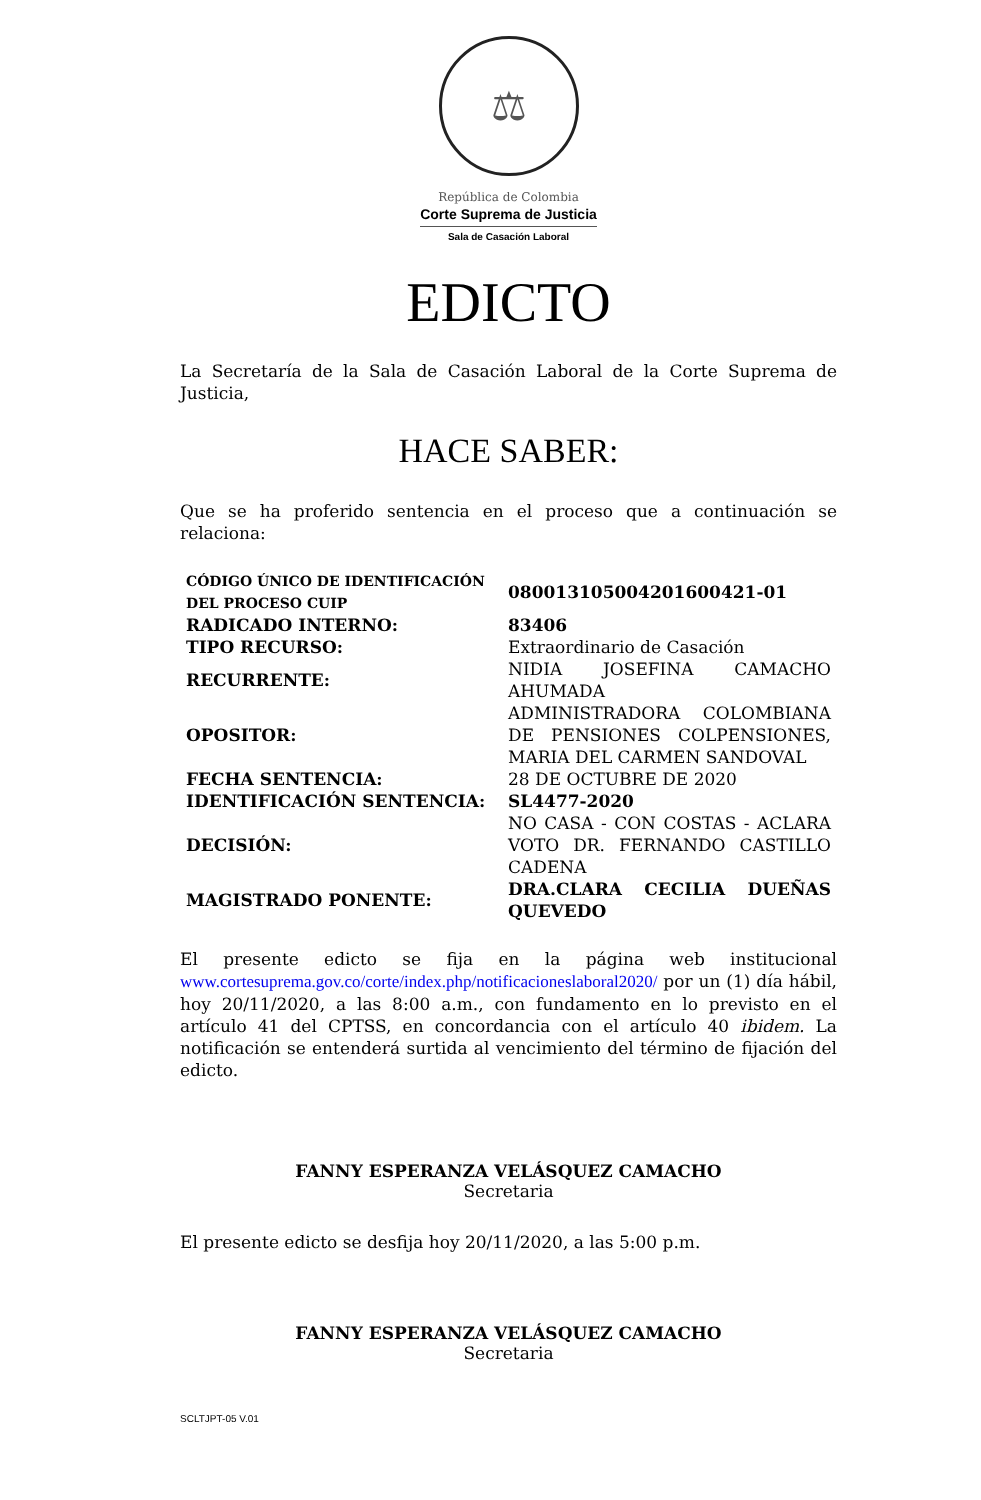⚖
República de Colombia
Corte Suprema de Justicia
Sala de Casación Laboral
EDICTO
La Secretaría de la Sala de Casación Laboral de la Corte Suprema de Justicia,
HACE SABER:
Que se ha proferido sentencia en el proceso que a continuación se relaciona:
| CÓDIGO ÚNICO DE IDENTIFICACIÓN DEL PROCESO CUIP | 08001310500420160042­1-01 |
| RADICADO INTERNO: | 83406 |
| TIPO RECURSO: | Extraordinario de Casación |
| RECURRENTE: | NIDIA JOSEFINA CAMACHO AHUMADA |
| OPOSITOR: | ADMINISTRADORA COLOMBIANA DE PENSIONES COLPENSIONES, MARIA DEL CARMEN SANDOVAL |
| FECHA SENTENCIA: | 28 DE OCTUBRE DE 2020 |
| IDENTIFICACIÓN SENTENCIA: | SL4477-2020 |
| DECISIÓN: | NO CASA - CON COSTAS - ACLARA VOTO DR. FERNANDO CASTILLO CADENA |
| MAGISTRADO PONENTE: | DRA.CLARA CECILIA DUEÑAS QUEVEDO |
El presente edicto se fija en la página web institucional www.cortesuprema.gov.co/corte/index.php/notificacioneslaboral2020/ por un (1) día hábil, hoy 20/11/2020, a las 8:00 a.m., con fundamento en lo previsto en el artículo 41 del CPTSS, en concordancia con el artículo 40 ibidem. La notificación se entenderá surtida al vencimiento del término de fijación del edicto.
FANNY ESPERANZA VELÁSQUEZ CAMACHO
Secretaria
El presente edicto se desfija hoy 20/11/2020, a las 5:00 p.m.
FANNY ESPERANZA VELÁSQUEZ CAMACHO
Secretaria
SCLTJPT-05 V.01